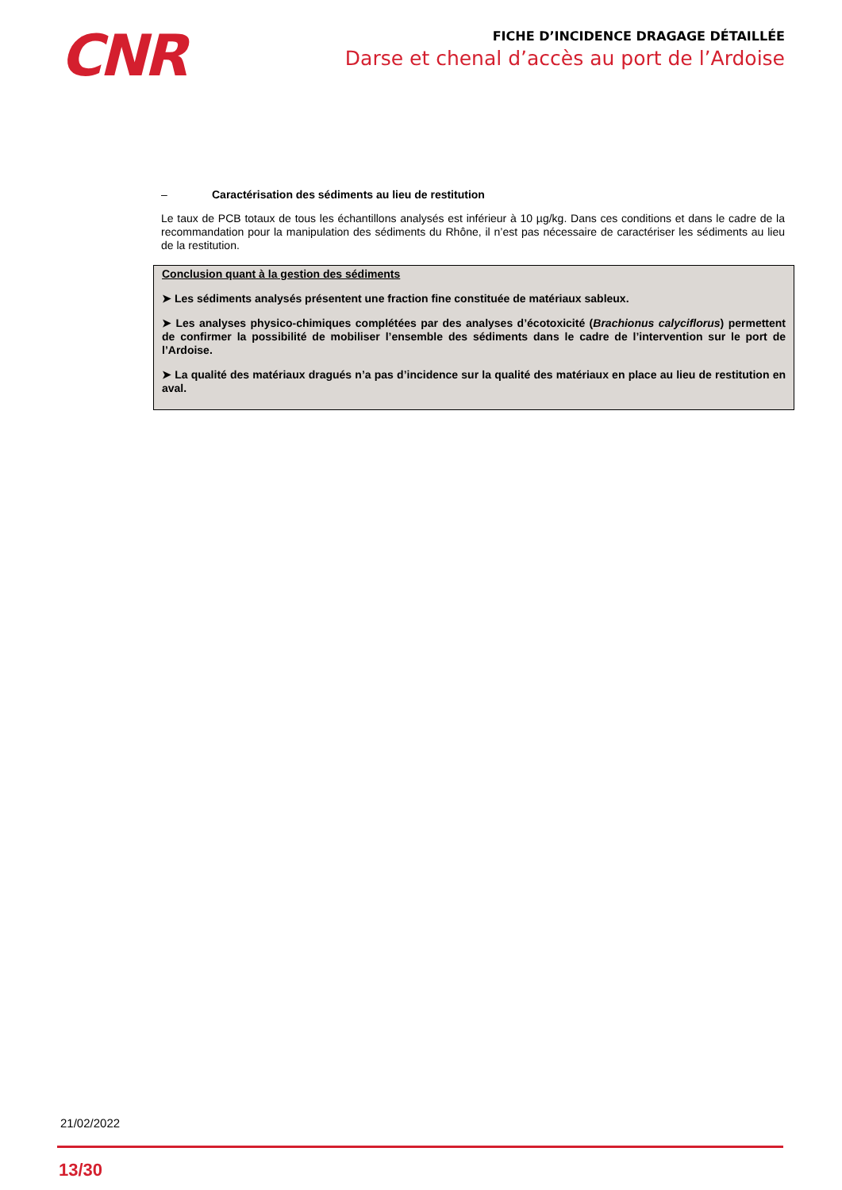CNR
FICHE D’INCIDENCE DRAGAGE DÉTAILLÉE
Darse et chenal d’accès au port de l’Ardoise
– Caractérisation des sédiments au lieu de restitution
Le taux de PCB totaux de tous les échantillons analysés est inférieur à 10 µg/kg. Dans ces conditions et dans le cadre de la recommandation pour la manipulation des sédiments du Rhône, il n’est pas nécessaire de caractériser les sédiments au lieu de la restitution.
Conclusion quant à la gestion des sédiments
➤ Les sédiments analysés présentent une fraction fine constituée de matériaux sableux.
➤ Les analyses physico-chimiques complétées par des analyses d’écotoxicité (Brachionus calyciflorus) permettent de confirmer la possibilité de mobiliser l’ensemble des sédiments dans le cadre de l’intervention sur le port de l’Ardoise.
➤ La qualité des matériaux dragués n’a pas d’incidence sur la qualité des matériaux en place au lieu de restitution en aval.
21/02/2022
13/30